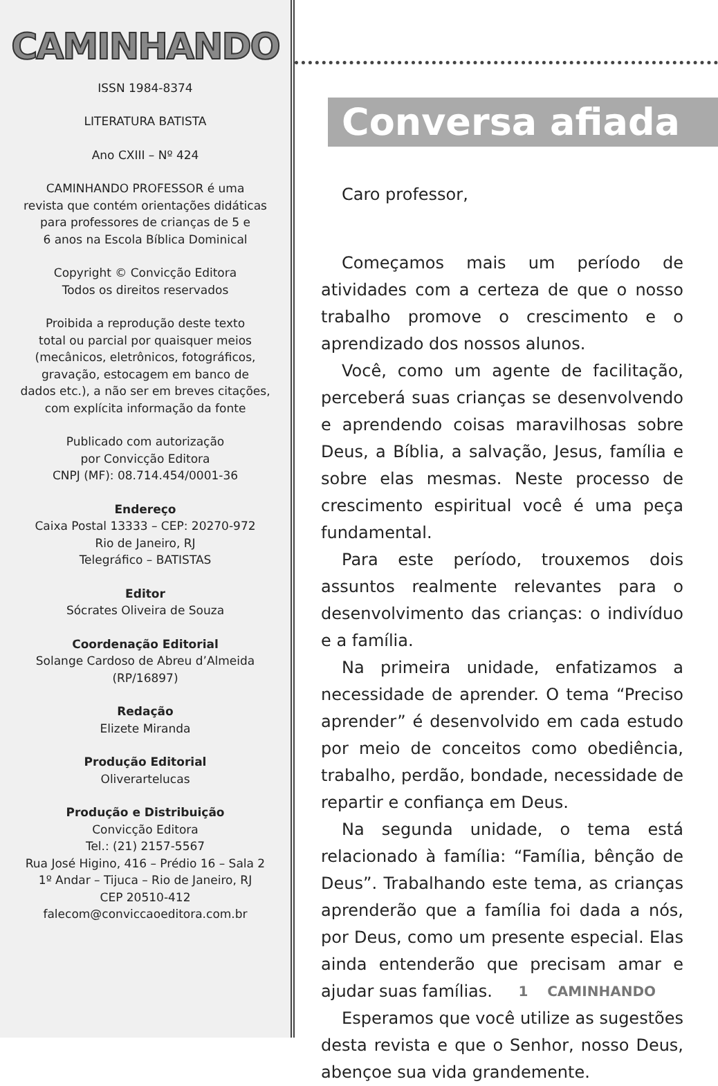CAMINHANDO
ISSN 1984-8374
LITERATURA BATISTA
Ano CXIII – Nº 424
CAMINHANDO PROFESSOR é uma
revista que contém orientações didáticas
para professores de crianças de 5 e
6 anos na Escola Bíblica Dominical
Copyright © Convicção Editora
Todos os direitos reservados
Proibida a reprodução deste texto
total ou parcial por quaisquer meios
(mecânicos, eletrônicos, fotográficos,
gravação, estocagem em banco de
dados etc.), a não ser em breves citações,
com explícita informação da fonte
Publicado com autorização
por Convicção Editora
CNPJ (MF): 08.714.454/0001-36
Endereço
Caixa Postal 13333 – CEP: 20270-972
Rio de Janeiro, RJ
Telegráfico – BATISTAS
Editor
Sócrates Oliveira de Souza
Coordenação Editorial
Solange Cardoso de Abreu d’Almeida
(RP/16897)
Redação
Elizete Miranda
Produção Editorial
Oliverartelucas
Produção e Distribuição
Convicção Editora
Tel.: (21) 2157-5567
Rua José Higino, 416 – Prédio 16 – Sala 2
1º Andar – Tijuca – Rio de Janeiro, RJ
CEP 20510-412
falecom@conviccaoeditora.com.br
Conversa afiada
Caro professor,
Começamos mais um período de atividades com a certeza de que o nosso trabalho promove o crescimento e o aprendizado dos nossos alunos.
Você, como um agente de facilitação, perceberá suas crianças se desenvolvendo e aprendendo coisas maravilhosas sobre Deus, a Bíblia, a salvação, Jesus, família e sobre elas mesmas. Neste processo de crescimento espiritual você é uma peça fundamental.
Para este período, trouxemos dois assuntos realmente relevantes para o desenvolvimento das crianças: o indivíduo e a família.
Na primeira unidade, enfatizamos a necessidade de aprender. O tema “Preciso aprender” é desenvolvido em cada estudo por meio de conceitos como obediência, trabalho, perdão, bondade, necessidade de repartir e confiança em Deus.
Na segunda unidade, o tema está relacionado à família: “Família, bênção de Deus”. Trabalhando este tema, as crianças aprenderão que a família foi dada a nós, por Deus, como um presente especial. Elas ainda entenderão que precisam amar e ajudar suas famílias.
Esperamos que você utilize as sugestões desta revista e que o Senhor, nosso Deus, abençoe sua vida grandemente.
1 CAMINHANDO